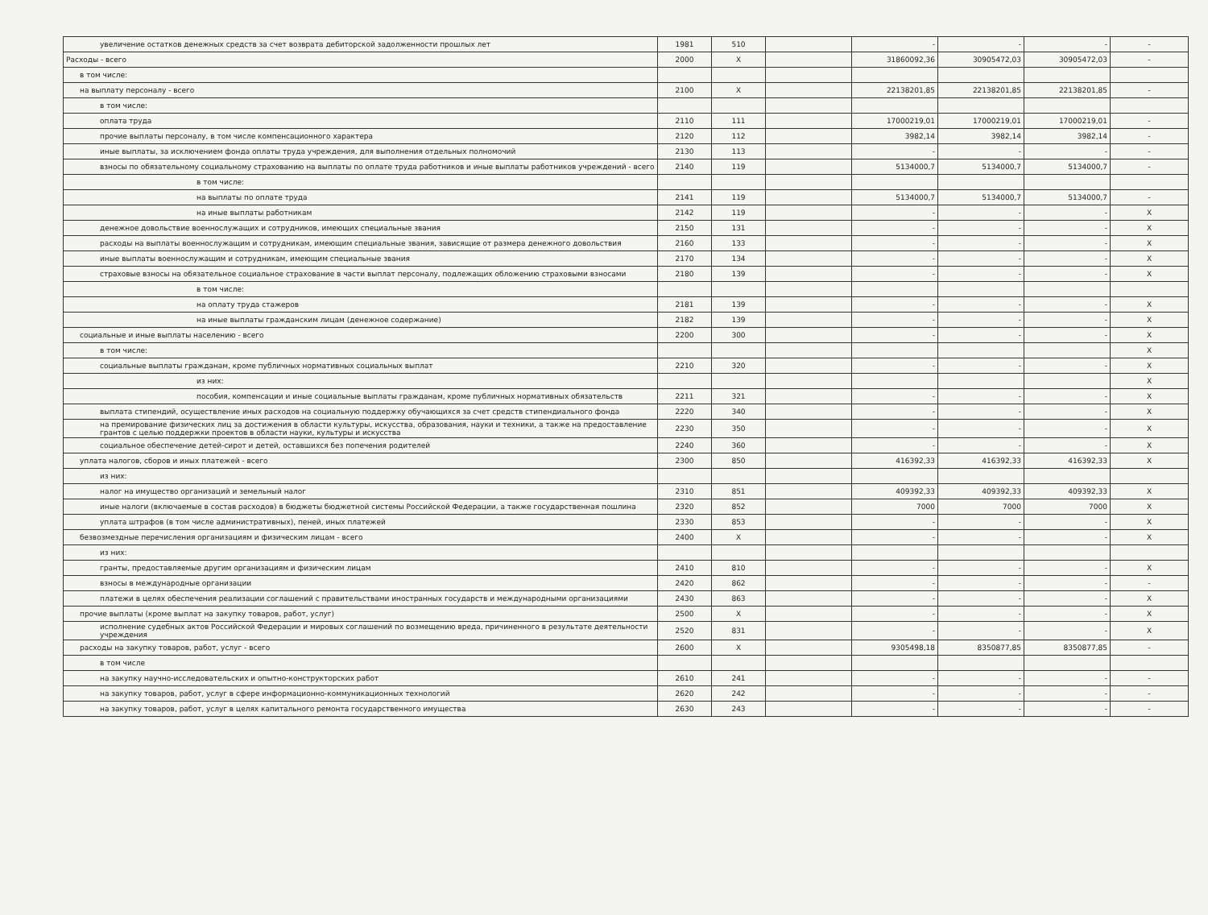| увеличение остатков денежных средств за счет возврата дебиторской задолженности прошлых лет | 1981 | 510 | | - | - | - | - |
| Расходы - всего | 2000 | X | | 31860092,36 | 30905472,03 | 30905472,03 | - |
| в том числе: | | | | | | | |
| на выплату персоналу - всего | 2100 | X | | 22138201,85 | 22138201,85 | 22138201,85 | - |
| в том числе: | | | | | | | |
| оплата труда | 2110 | 111 | | 17000219,01 | 17000219,01 | 17000219,01 | - |
| прочие выплаты персоналу, в том числе компенсационного характера | 2120 | 112 | | 3982,14 | 3982,14 | 3982,14 | - |
| иные выплаты, за исключением фонда оплаты труда учреждения, для выполнения отдельных полномочий | 2130 | 113 | | - | - | - | - |
| взносы по обязательному социальному страхованию на выплаты по оплате труда работников и иные выплаты работников учреждений - всего | 2140 | 119 | | 5134000,7 | 5134000,7 | 5134000,7 | - |
| в том числе: | | | | | | | |
| на выплаты по оплате труда | 2141 | 119 | | 5134000,7 | 5134000,7 | 5134000,7 | - |
| на иные выплаты работникам | 2142 | 119 | | - | - | - | X |
| денежное довольствие военнослужащих и сотрудников, имеющих специальные звания | 2150 | 131 | | - | - | - | X |
| расходы на выплаты военнослужащим и сотрудникам, имеющим специальные звания, зависящие от размера денежного довольствия | 2160 | 133 | | - | - | - | X |
| иные выплаты военнослужащим и сотрудникам, имеющим специальные звания | 2170 | 134 | | - | - | - | X |
| страховые взносы на обязательное социальное страхование в части выплат персоналу, подлежащих обложению страховыми взносами | 2180 | 139 | | - | - | - | X |
| в том числе: | | | | | | | |
| на оплату труда стажеров | 2181 | 139 | | - | - | - | X |
| на иные выплаты гражданским лицам (денежное содержание) | 2182 | 139 | | - | - | - | X |
| социальные и иные выплаты населению - всего | 2200 | 300 | | - | - | - | X |
| в том числе: | | | | | | | X |
| социальные выплаты гражданам, кроме публичных нормативных социальных выплат | 2210 | 320 | | - | - | - | X |
| из них: | | | | | | | X |
| пособия, компенсации и иные социальные выплаты гражданам, кроме публичных нормативных обязательств | 2211 | 321 | | - | - | - | X |
| выплата стипендий, осуществление иных расходов на социальную поддержку обучающихся за счет средств стипендиального фонда | 2220 | 340 | | - | - | - | X |
| на премирование физических лиц за достижения в области культуры, искусства, образования, науки и техники, а также на предоставление грантов с целью поддержки проектов в области науки, культуры и искусства | 2230 | 350 | | - | - | - | X |
| социальное обеспечение детей-сирот и детей, оставшихся без попечения родителей | 2240 | 360 | | - | - | - | X |
| уплата налогов, сборов и иных платежей - всего | 2300 | 850 | | 416392,33 | 416392,33 | 416392,33 | X |
| из них: | | | | | | | |
| налог на имущество организаций и земельный налог | 2310 | 851 | | 409392,33 | 409392,33 | 409392,33 | X |
| иные налоги (включаемые в состав расходов) в бюджеты бюджетной системы Российской Федерации, а также государственная пошлина | 2320 | 852 | | 7000 | 7000 | 7000 | X |
| уплата штрафов (в том числе административных), пеней, иных платежей | 2330 | 853 | | - | - | - | X |
| безвозмездные перечисления организациям и физическим лицам - всего | 2400 | X | | - | - | - | X |
| из них: | | | | | | | |
| гранты, предоставляемые другим организациям и физическим лицам | 2410 | 810 | | - | - | - | X |
| взносы в международные организации | 2420 | 862 | | - | - | - | - |
| платежи в целях обеспечения реализации соглашений с правительствами иностранных государств и международными организациями | 2430 | 863 | | - | - | - | X |
| прочие выплаты (кроме выплат на закупку товаров, работ, услуг) | 2500 | X | | - | - | - | X |
| исполнение судебных актов Российской Федерации и мировых соглашений по возмещению вреда, причиненного в результате деятельности учреждения | 2520 | 831 | | - | - | - | X |
| расходы на закупку товаров, работ, услуг - всего | 2600 | X | | 9305498,18 | 8350877,85 | 8350877,85 | - |
| в том числе | | | | | | | |
| на закупку научно-исследовательских и опытно-конструкторских работ | 2610 | 241 | | - | - | - | - |
| на закупку товаров, работ, услуг в сфере информационно-коммуникационных технологий | 2620 | 242 | | - | - | - | - |
| на закупку товаров, работ, услуг в целях капитального ремонта государственного имущества | 2630 | 243 | | - | - | - | - |